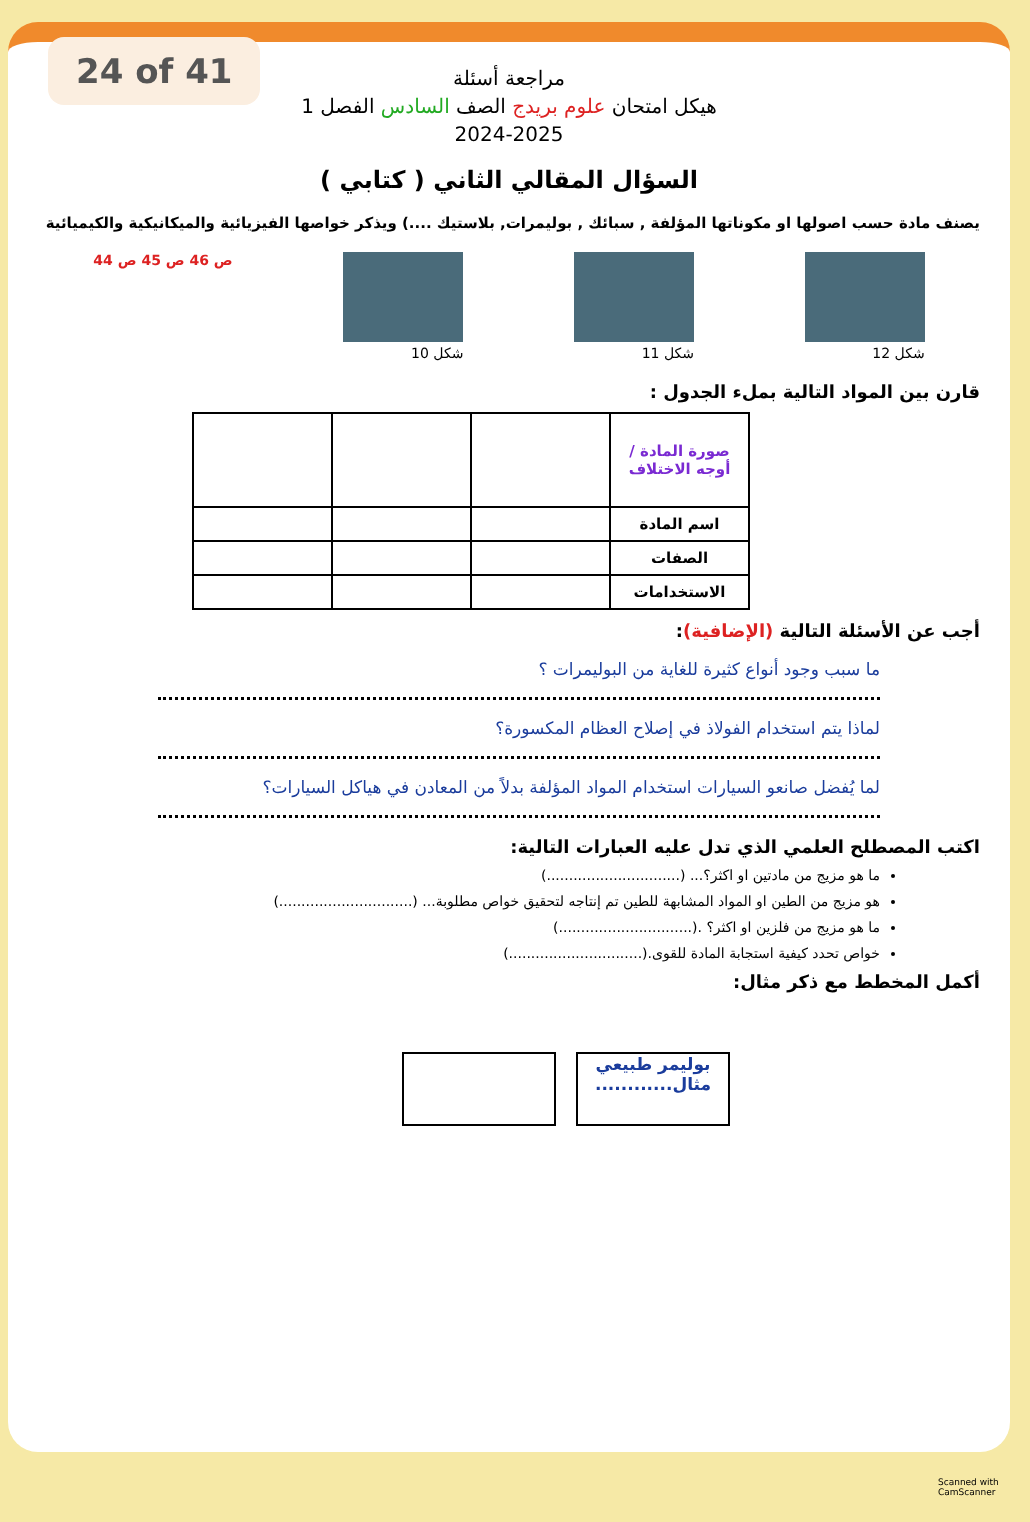24 of 41
مراجعة أسئلة
هيكل امتحان علوم بريدج الصف السادس الفصل 1
2024-2025
السؤال المقالي الثاني ( كتابي )
يصنف مادة حسب اصولها او مكوناتها المؤلفة , سبائك , بوليمرات, بلاستيك ....) ويذكر خواصها الفيزيائية والميكانيكية والكيميائية
شكل 12
شكل 11
شكل 10 ص 46 ص 45 ص 44
قارن بين المواد التالية بملء الجدول :
| صورة المادة / أوجه الاختلاف | | | |
| اسم المادة | | | |
| الصفات | | | |
| الاستخدامات | | | |
أجب عن الأسئلة التالية (الإضافية):
ما سبب وجود أنواع كثيرة للغاية من البوليمرات ؟
لماذا يتم استخدام الفولاذ في إصلاح العظام المكسورة؟
لما يُفضل صانعو السيارات استخدام المواد المؤلفة بدلاً من المعادن في هياكل السيارات؟
اكتب المصطلح العلمي الذي تدل عليه العبارات التالية:
ما هو مزيج من مادتين او اكثر؟... (..............................)
هو مزيج من الطين او المواد المشابهة للطين تم إنتاجه لتحقيق خواص مطلوبة... (..............................)
ما هو مزيج من فلزين او اكثر؟ .(..............................)
خواص تحدد كيفية استجابة المادة للقوى.(..............................)
أكمل المخطط مع ذكر مثال:
بوليمر طبيعي
مثال............
Scanned with CamScanner